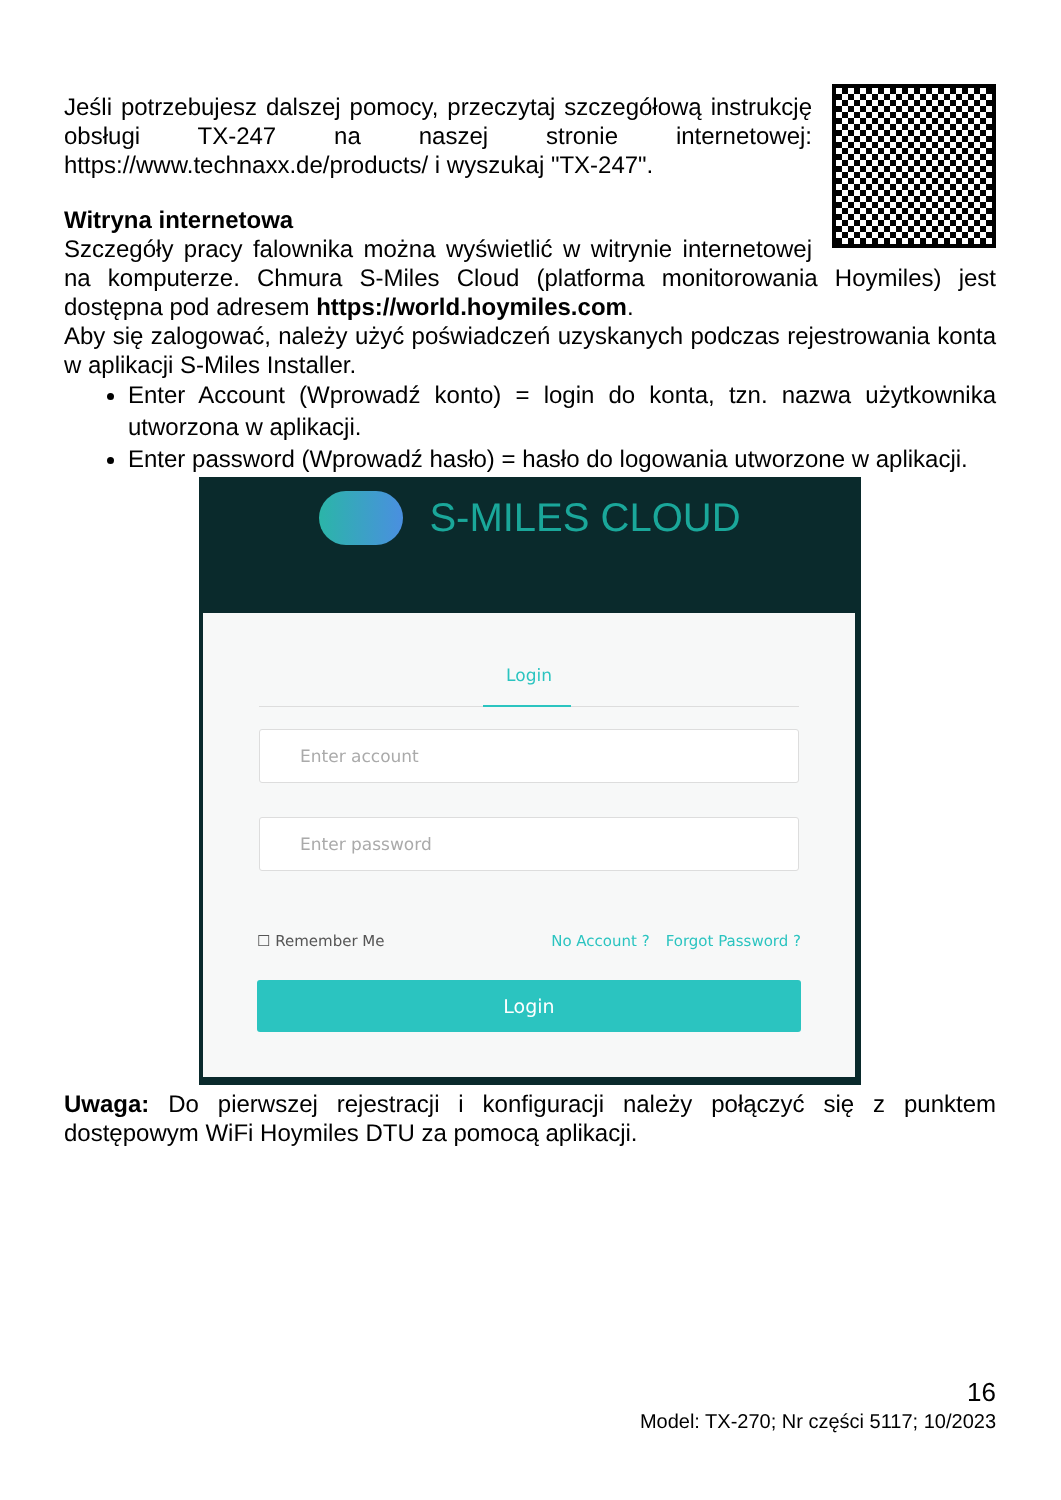Jeśli potrzebujesz dalszej pomocy, przeczytaj szczegółową instrukcję obsługi TX-247 na naszej stronie internetowej: https://www.technaxx.de/products/ i wyszukaj "TX-247".
Witryna internetowa
Szczegóły pracy falownika można wyświetlić w witrynie internetowej na komputerze. Chmura S-Miles Cloud (platforma monitorowania Hoymiles) jest dostępna pod adresem https://world.hoymiles.com.
Aby się zalogować, należy użyć poświadczeń uzyskanych podczas rejestrowania konta w aplikacji S-Miles Installer.
Enter Account (Wprowadź konto) = login do konta, tzn. nazwa użytkownika utworzona w aplikacji.
Enter password (Wprowadź hasło) = hasło do logowania utworzone w aplikacji.
S-MILES CLOUD
Login
Enter account
Enter password
☐ Remember Me No Account ? Forgot Password ?
Login
Uwaga: Do pierwszej rejestracji i konfiguracji należy połączyć się z punktem dostępowym WiFi Hoymiles DTU za pomocą aplikacji.
16
Model: TX-270; Nr części 5117; 10/2023